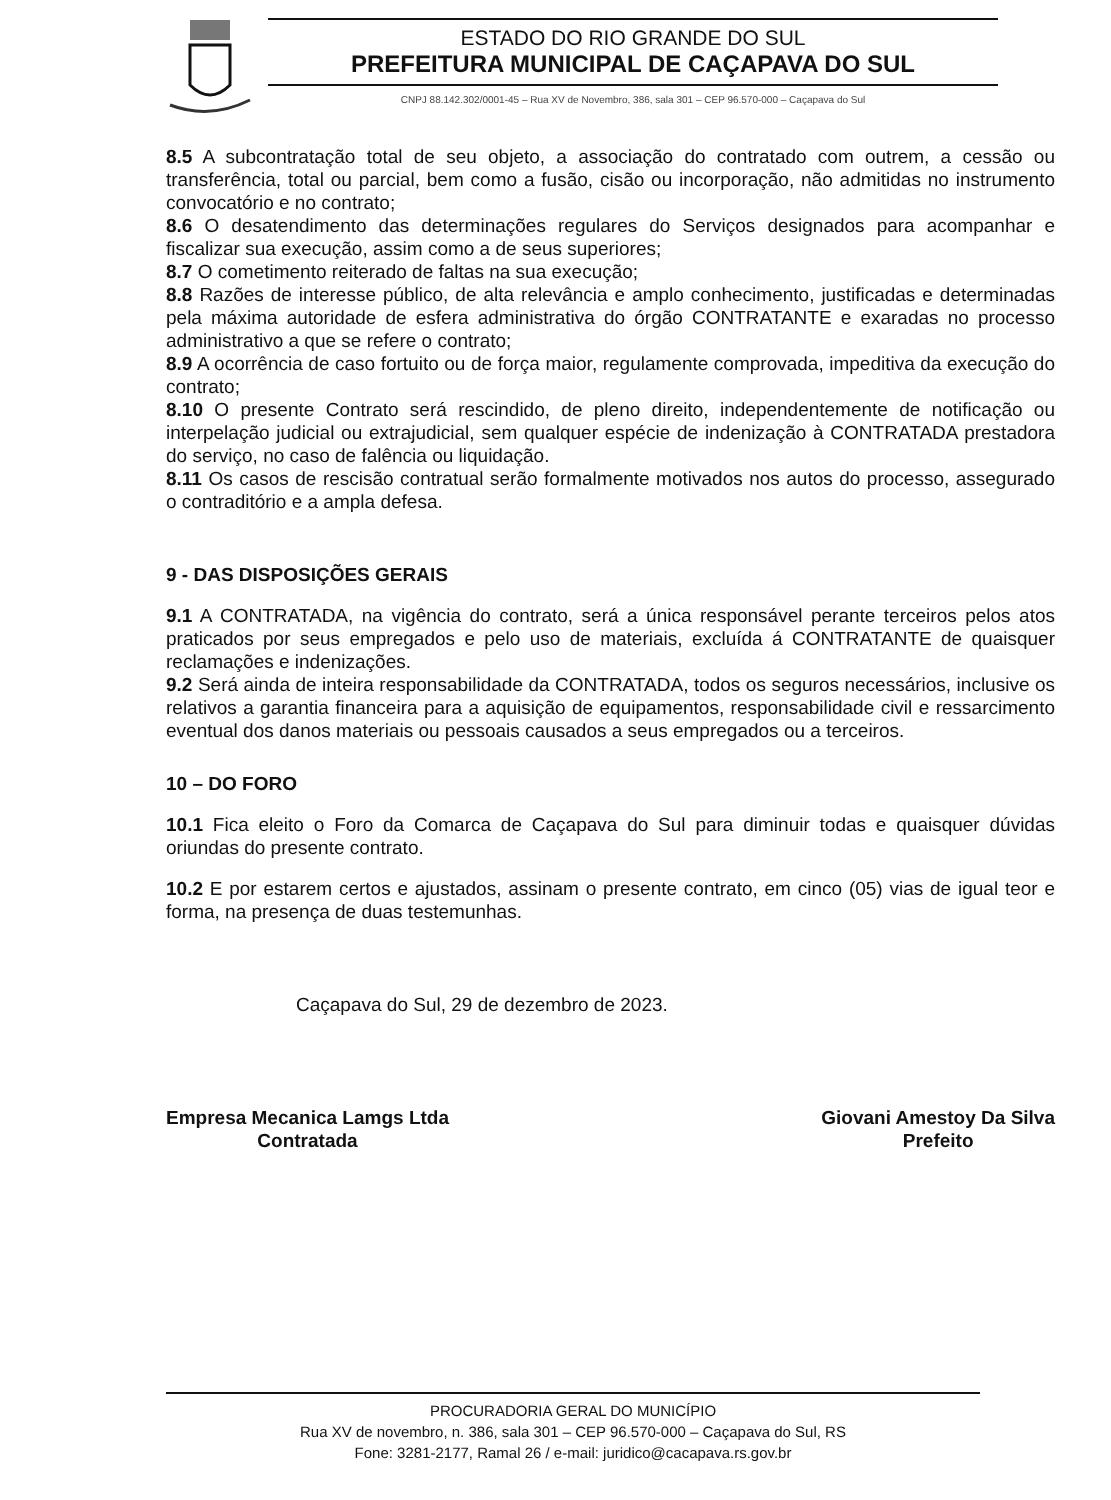ESTADO DO RIO GRANDE DO SUL
PREFEITURA MUNICIPAL DE CAÇAPAVA DO SUL
CNPJ 88.142.302/0001-45 – Rua XV de Novembro, 386, sala 301 – CEP 96.570-000 – Caçapava do Sul
8.5 A subcontratação total de seu objeto, a associação do contratado com outrem, a cessão ou transferência, total ou parcial, bem como a fusão, cisão ou incorporação, não admitidas no instrumento convocatório e no contrato;
8.6 O desatendimento das determinações regulares do Serviços designados para acompanhar e fiscalizar sua execução, assim como a de seus superiores;
8.7 O cometimento reiterado de faltas na sua execução;
8.8 Razões de interesse público, de alta relevância e amplo conhecimento, justificadas e determinadas pela máxima autoridade de esfera administrativa do órgão CONTRATANTE e exaradas no processo administrativo a que se refere o contrato;
8.9 A ocorrência de caso fortuito ou de força maior, regulamente comprovada, impeditiva da execução do contrato;
8.10 O presente Contrato será rescindido, de pleno direito, independentemente de notificação ou interpelação judicial ou extrajudicial, sem qualquer espécie de indenização à CONTRATADA prestadora do serviço, no caso de falência ou liquidação.
8.11 Os casos de rescisão contratual serão formalmente motivados nos autos do processo, assegurado o contraditório e a ampla defesa.
9 - DAS DISPOSIÇÕES GERAIS
9.1 A CONTRATADA, na vigência do contrato, será a única responsável perante terceiros pelos atos praticados por seus empregados e pelo uso de materiais, excluída á CONTRATANTE de quaisquer reclamações e indenizações.
9.2 Será ainda de inteira responsabilidade da CONTRATADA, todos os seguros necessários, inclusive os relativos a garantia financeira para a aquisição de equipamentos, responsabilidade civil e ressarcimento eventual dos danos materiais ou pessoais causados a seus empregados ou a terceiros.
10 – DO FORO
10.1 Fica eleito o Foro da Comarca de Caçapava do Sul para diminuir todas e quaisquer dúvidas oriundas do presente contrato.
10.2 E por estarem certos e ajustados, assinam o presente contrato, em cinco (05) vias de igual teor e forma, na presença de duas testemunhas.
Caçapava do Sul, 29 de dezembro de 2023.
Empresa Mecanica Lamgs Ltda
Contratada
Giovani Amestoy Da Silva
Prefeito
PROCURADORIA GERAL DO MUNICÍPIO
Rua XV de novembro, n. 386, sala 301 – CEP 96.570-000 – Caçapava do Sul, RS
Fone: 3281-2177, Ramal 26 / e-mail: juridico@cacapava.rs.gov.br